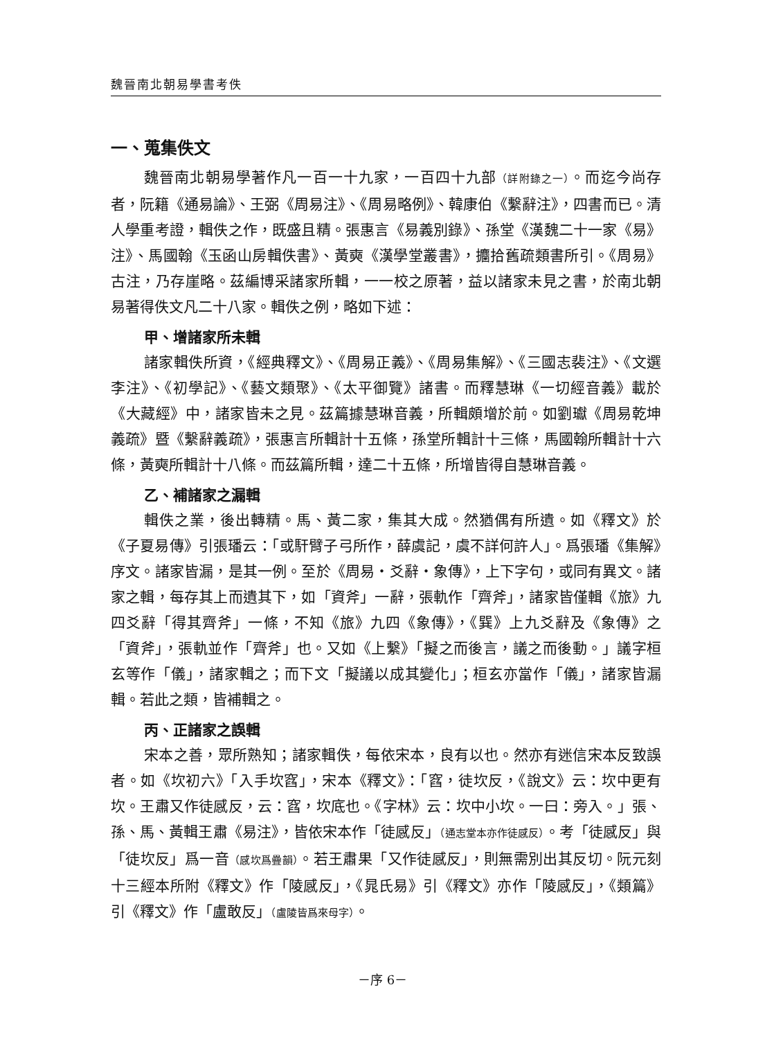魏晉南北朝易學書考佚
一、蒐集佚文
魏晉南北朝易學著作凡一百一十九家，一百四十九部（詳附錄之一）。而迄今尚存者，阮籍《通易論》、王弼《周易注》、《周易略例》、韓康伯《繫辭注》，四書而已。清人學重考證，輯佚之作，既盛且精。張惠言《易義別錄》、孫堂《漢魏二十一家《易》注》、馬國翰《玉函山房輯佚書》、黃奭《漢學堂叢書》，攟拾舊疏類書所引。《周易》古注，乃存崖略。茲編博采諸家所輯，一一校之原著，益以諸家未見之書，於南北朝易著得佚文凡二十八家。輯佚之例，略如下述：
甲、增諸家所未輯
諸家輯佚所資，《經典釋文》、《周易正義》、《周易集解》、《三國志裴注》、《文選李注》、《初學記》、《藝文類聚》、《太平御覽》諸書。而釋慧琳《一切經音義》載於《大藏經》中，諸家皆未之見。茲篇據慧琳音義，所輯頗增於前。如劉瓛《周易乾坤義疏》暨《繫辭義疏》，張惠言所輯計十五條，孫堂所輯計十三條，馬國翰所輯計十六條，黃奭所輯計十八條。而茲篇所輯，達二十五條，所增皆得自慧琳音義。
乙、補諸家之漏輯
輯佚之業，後出轉精。馬、黃二家，集其大成。然猶偶有所遺。如《釋文》於《子夏易傳》引張璠云：「或馯臂子弓所作，薛虞記，虞不詳何許人」。爲張璠《集解》序文。諸家皆漏，是其一例。至於《周易・爻辭・象傳》，上下字句，或同有異文。諸家之輯，每存其上而遺其下，如「資斧」一辭，張軌作「齊斧」，諸家皆僅輯《旅》九四爻辭「得其齊斧」一條，不知《旅》九四《象傳》，《巽》上九爻辭及《象傳》之「資斧」，張軌並作「齊斧」也。又如《上繫》「擬之而後言，議之而後動。」議字桓玄等作「儀」，諸家輯之；而下文「擬議以成其變化」；桓玄亦當作「儀」，諸家皆漏輯。若此之類，皆補輯之。
丙、正諸家之誤輯
宋本之善，眾所熟知；諸家輯佚，每依宋本，良有以也。然亦有迷信宋本反致誤者。如《坎初六》「入手坎窞」，宋本《釋文》：「窞，徒坎反，《說文》云：坎中更有坎。王肅又作徒感反，云：窞，坎底也。《字林》云：坎中小坎。一曰：旁入。」張、孫、馬、黃輯王肅《易注》，皆依宋本作「徒感反」（通志堂本亦作徒感反）。考「徒感反」與「徒坎反」爲一音（感坎爲疊韻）。若王肅果「又作徒感反」，則無需別出其反切。阮元刻十三經本所附《釋文》作「陵感反」，《晁氏易》引《釋文》亦作「陵感反」，《類篇》引《釋文》作「盧敢反」（盧陵皆爲來母字）。
－序 6－